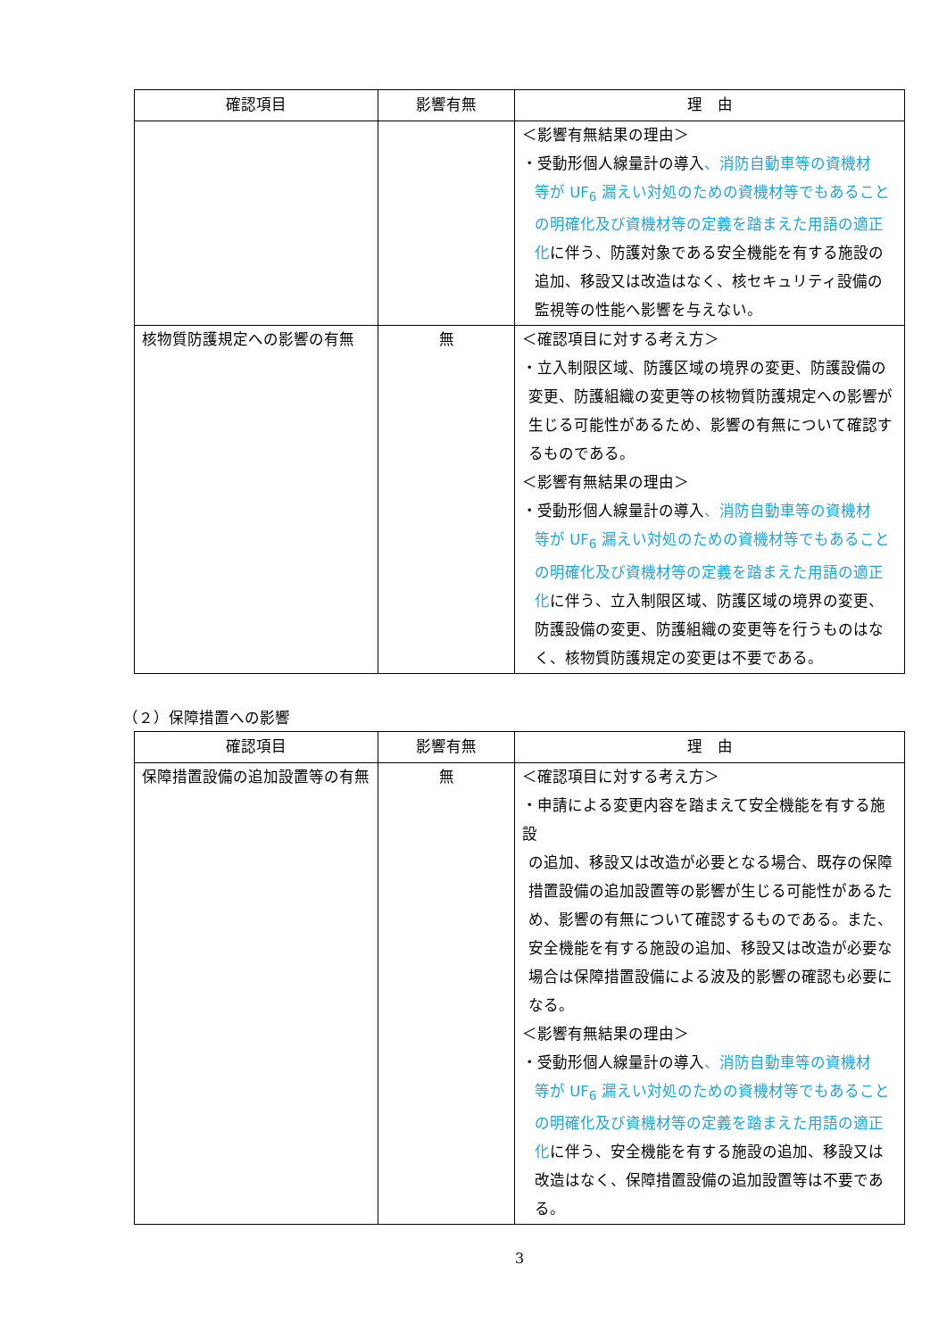| 確認項目 | 影響有無 | 理 由 |
| --- | --- | --- |
| | | ＜影響有無結果の理由＞ ・受動形個人線量計の導入 、消防自動車等の資機材 等が UF<sub>6</sub> 漏えい対処のための資機材等でもあることの明確化及び資機材等の定義を踏まえた用語の適正化 に伴う、防護対象である安全機能を有する施設の追加、移設又は改造はなく、核セキュリティ設備の監視等の性能へ影響を与えない。 |
| 核物質防護規定への影響の有無 | 無 | ＜確認項目に対する考え方＞ ・立入制限区域、防護区域の境界の変更、防護設備の 変更、防護組織の変更等の核物質防護規定への影響が生じる可能性があるため、影響の有無について確認するものである。 ＜影響有無結果の理由＞ ・受動形個人線量計の導入 、消防自動車等の資機材 等が UF<sub>6</sub> 漏えい対処のための資機材等でもあることの明確化及び資機材等の定義を踏まえた用語の適正化 に伴う、立入制限区域、防護区域の境界の変更、防護設備の変更、防護組織の変更等を行うものはなく、核物質防護規定の変更は不要である。 |
（２）保障措置への影響
| 確認項目 | 影響有無 | 理 由 |
| --- | --- | --- |
| 保障措置設備の追加設置等の有無 | 無 | ＜確認項目に対する考え方＞ ・申請による変更内容を踏まえて安全機能を有する施設 の追加、移設又は改造が必要となる場合、既存の保障措置設備の追加設置等の影響が生じる可能性があるため、影響の有無について確認するものである。また、安全機能を有する施設の追加、移設又は改造が必要な場合は保障措置設備による波及的影響の確認も必要になる。 ＜影響有無結果の理由＞ ・受動形個人線量計の導入 、消防自動車等の資機材 等が UF<sub>6</sub> 漏えい対処のための資機材等でもあることの明確化及び資機材等の定義を踏まえた用語の適正化 に伴う、安全機能を有する施設の追加、移設又は改造はなく、保障措置設備の追加設置等は不要である。 |
3